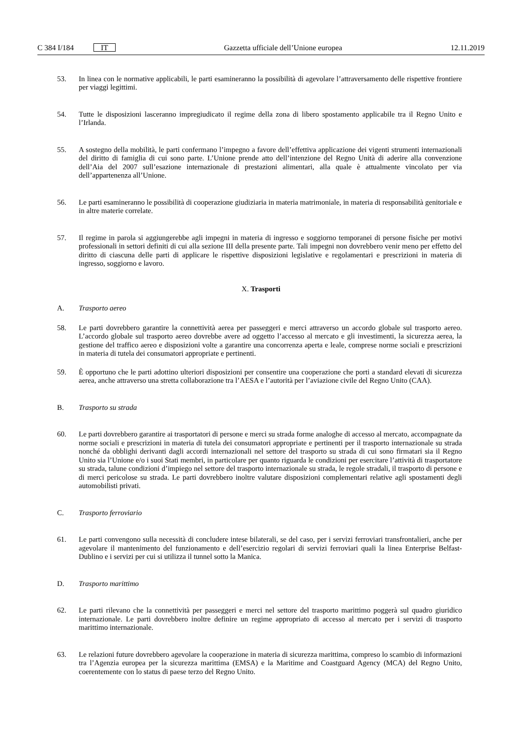C 384 I/184 IT
Gazzetta ufficiale dell’Unione europea 12.11.2019
53. In linea con le normative applicabili, le parti esamineranno la possibilità di agevolare l’attraversamento delle rispettive frontiere per viaggi legittimi.
54. Tutte le disposizioni lasceranno impregiudicato il regime della zona di libero spostamento applicabile tra il Regno Unito e l’Irlanda.
55. A sostegno della mobilità, le parti confermano l’impegno a favore dell’effettiva applicazione dei vigenti strumenti internazionali del diritto di famiglia di cui sono parte. L’Unione prende atto dell’intenzione del Regno Unità di aderire alla convenzione dell’Aia del 2007 sull’esazione internazionale di prestazioni alimentari, alla quale è attualmente vincolato per via dell’appartenenza all’Unione.
56. Le parti esamineranno le possibilità di cooperazione giudiziaria in materia matrimoniale, in materia di responsabilità genitoriale e in altre materie correlate.
57. Il regime in parola si aggiungerebbe agli impegni in materia di ingresso e soggiorno temporanei di persone fisiche per motivi professionali in settori definiti di cui alla sezione III della presente parte. Tali impegni non dovrebbero venir meno per effetto del diritto di ciascuna delle parti di applicare le rispettive disposizioni legislative e regolamentari e prescrizioni in materia di ingresso, soggiorno e lavoro.
X. Trasporti
A. Trasporto aereo
58. Le parti dovrebbero garantire la connettività aerea per passeggeri e merci attraverso un accordo globale sul trasporto aereo. L’accordo globale sul trasporto aereo dovrebbe avere ad oggetto l’accesso al mercato e gli investimenti, la sicurezza aerea, la gestione del traffico aereo e disposizioni volte a garantire una concorrenza aperta e leale, comprese norme sociali e prescrizioni in materia di tutela dei consumatori appropriate e pertinenti.
59. È opportuno che le parti adottino ulteriori disposizioni per consentire una cooperazione che porti a standard elevati di sicurezza aerea, anche attraverso una stretta collaborazione tra l’AESA e l’autorità per l’aviazione civile del Regno Unito (CAA).
B. Trasporto su strada
60. Le parti dovrebbero garantire ai trasportatori di persone e merci su strada forme analoghe di accesso al mercato, accompagnate da norme sociali e prescrizioni in materia di tutela dei consumatori appropriate e pertinenti per il trasporto internazionale su strada nonché da obblighi derivanti dagli accordi internazionali nel settore del trasporto su strada di cui sono firmatari sia il Regno Unito sia l’Unione e/o i suoi Stati membri, in particolare per quanto riguarda le condizioni per esercitare l’attività di trasportatore su strada, talune condizioni d’impiego nel settore del trasporto internazionale su strada, le regole stradali, il trasporto di persone e di merci pericolose su strada. Le parti dovrebbero inoltre valutare disposizioni complementari relative agli spostamenti degli automobilisti privati.
C. Trasporto ferroviario
61. Le parti convengono sulla necessità di concludere intese bilaterali, se del caso, per i servizi ferroviari transfrontalieri, anche per agevolare il mantenimento del funzionamento e dell’esercizio regolari di servizi ferroviari quali la linea Enterprise Belfast-Dublino e i servizi per cui si utilizza il tunnel sotto la Manica.
D. Trasporto marittimo
62. Le parti rilevano che la connettività per passeggeri e merci nel settore del trasporto marittimo poggerà sul quadro giuridico internazionale. Le parti dovrebbero inoltre definire un regime appropriato di accesso al mercato per i servizi di trasporto marittimo internazionale.
63. Le relazioni future dovrebbero agevolare la cooperazione in materia di sicurezza marittima, compreso lo scambio di informazioni tra l’Agenzia europea per la sicurezza marittima (EMSA) e la Maritime and Coastguard Agency (MCA) del Regno Unito, coerentemente con lo status di paese terzo del Regno Unito.